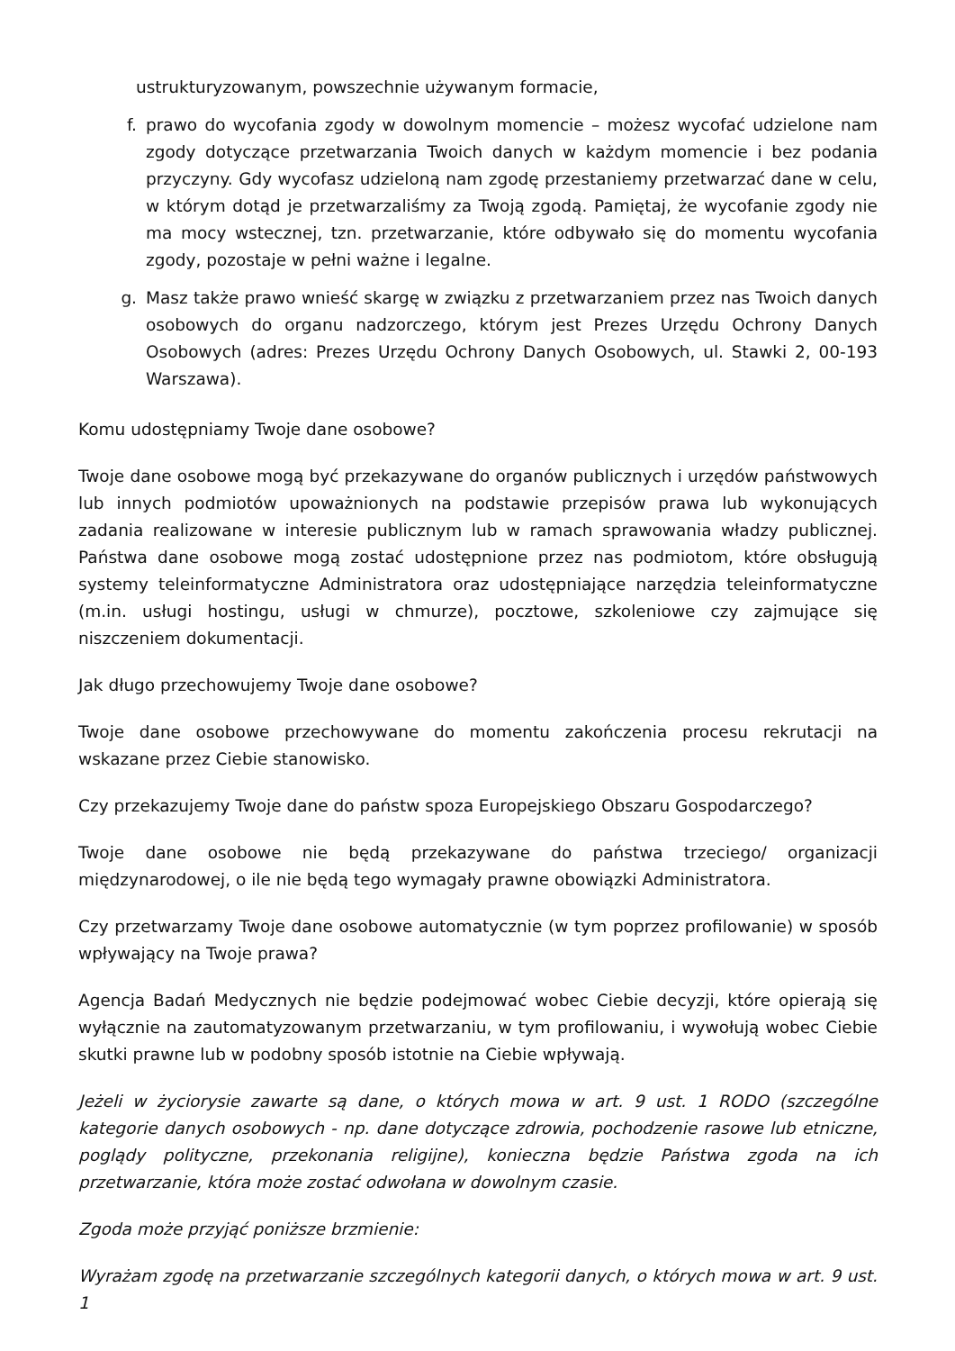ustrukturyzowanym, powszechnie używanym formacie,
f. prawo do wycofania zgody w dowolnym momencie – możesz wycofać udzielone nam zgody dotyczące przetwarzania Twoich danych w każdym momencie i bez podania przyczyny. Gdy wycofasz udzieloną nam zgodę przestaniemy przetwarzać dane w celu, w którym dotąd je przetwarzaliśmy za Twoją zgodą. Pamiętaj, że wycofanie zgody nie ma mocy wstecznej, tzn. przetwarzanie, które odbywało się do momentu wycofania zgody, pozostaje w pełni ważne i legalne.
g. Masz także prawo wnieść skargę w związku z przetwarzaniem przez nas Twoich danych osobowych do organu nadzorczego, którym jest Prezes Urzędu Ochrony Danych Osobowych (adres: Prezes Urzędu Ochrony Danych Osobowych, ul. Stawki 2, 00-193 Warszawa).
Komu udostępniamy Twoje dane osobowe?
Twoje dane osobowe mogą być przekazywane do organów publicznych i urzędów państwowych lub innych podmiotów upoważnionych na podstawie przepisów prawa lub wykonujących zadania realizowane w interesie publicznym lub w ramach sprawowania władzy publicznej. Państwa dane osobowe mogą zostać udostępnione przez nas podmiotom, które obsługują systemy teleinformatyczne Administratora oraz udostępniające narzędzia teleinformatyczne (m.in. usługi hostingu, usługi w chmurze), pocztowe, szkoleniowe czy zajmujące się niszczeniem dokumentacji.
Jak długo przechowujemy Twoje dane osobowe?
Twoje dane osobowe przechowywane do momentu zakończenia procesu rekrutacji na wskazane przez Ciebie stanowisko.
Czy przekazujemy Twoje dane do państw spoza Europejskiego Obszaru Gospodarczego?
Twoje dane osobowe nie będą przekazywane do państwa trzeciego/ organizacji międzynarodowej, o ile nie będą tego wymagały prawne obowiązki Administratora.
Czy przetwarzamy Twoje dane osobowe automatycznie (w tym poprzez profilowanie) w sposób wpływający na Twoje prawa?
Agencja Badań Medycznych nie będzie podejmować wobec Ciebie decyzji, które opierają się wyłącznie na zautomatyzowanym przetwarzaniu, w tym profilowaniu, i wywołują wobec Ciebie skutki prawne lub w podobny sposób istotnie na Ciebie wpływają.
Jeżeli w życiorysie zawarte są dane, o których mowa w art. 9 ust. 1 RODO (szczególne kategorie danych osobowych - np. dane dotyczące zdrowia, pochodzenie rasowe lub etniczne, poglądy polityczne, przekonania religijne), konieczna będzie Państwa zgoda na ich przetwarzanie, która może zostać odwołana w dowolnym czasie.
Zgoda może przyjąć poniższe brzmienie:
Wyrażam zgodę na przetwarzanie szczególnych kategorii danych, o których mowa w art. 9 ust. 1